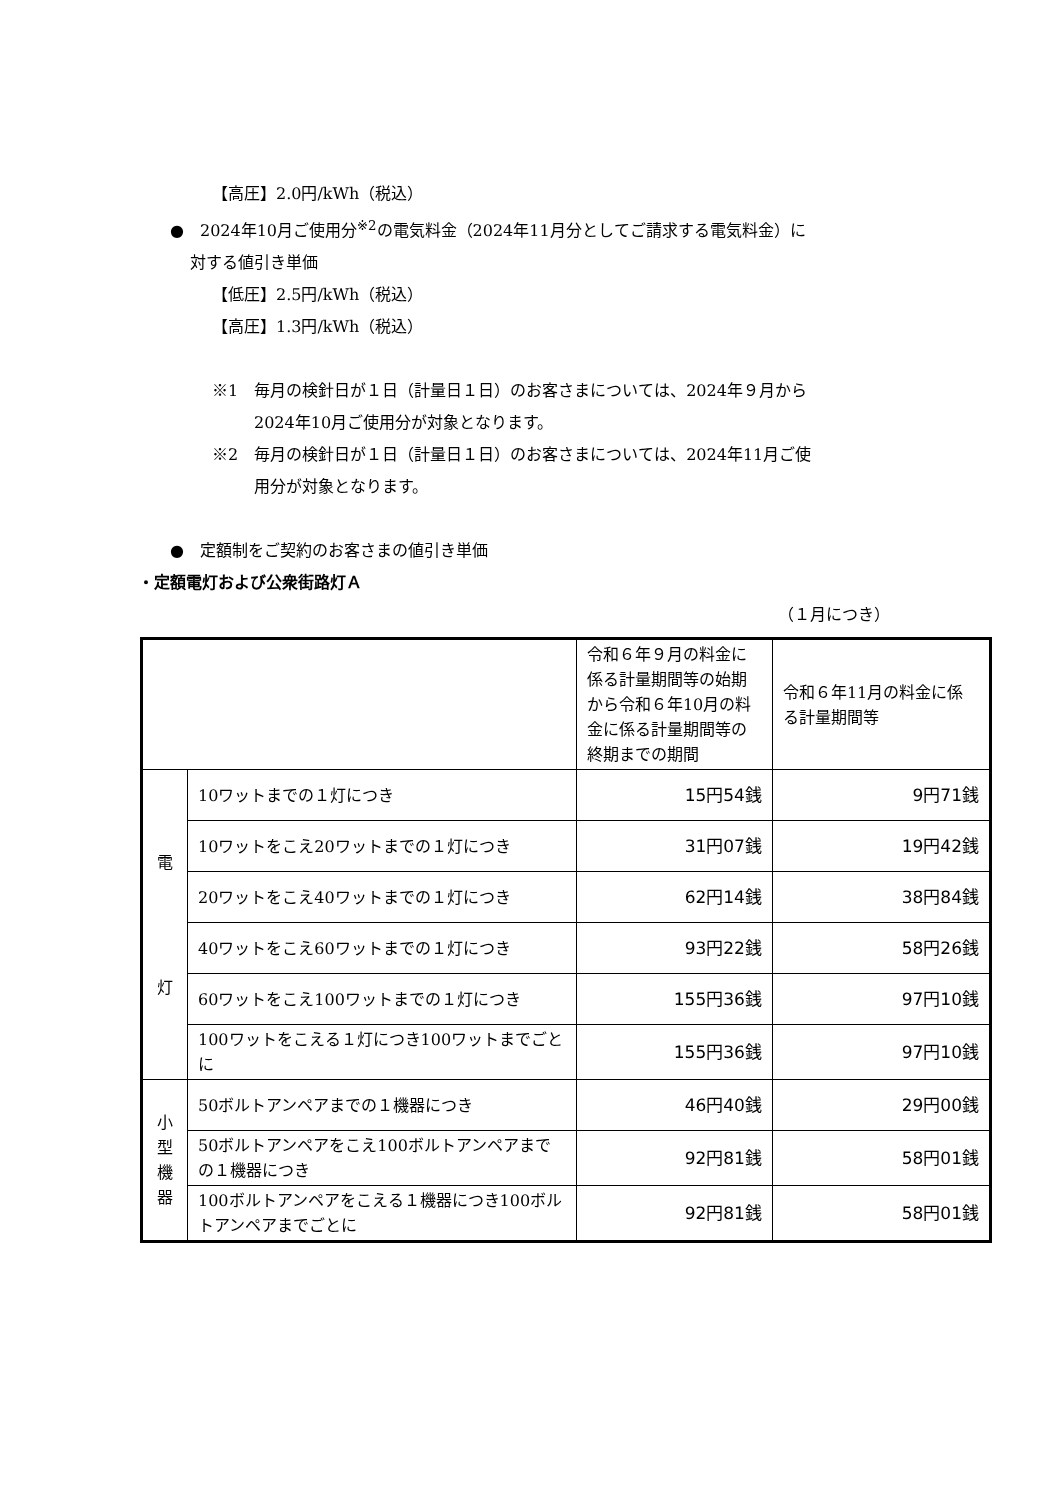【高圧】2.0円/kWh（税込）
●　2024年10月ご使用分<sup>※2</sup>の電気料金（2024年11月分としてご請求する電気料金）に
対する値引き単価
【低圧】2.5円/kWh（税込）
【高圧】1.3円/kWh（税込）
※1　毎月の検針日が１日（計量日１日）のお客さまについては、2024年９月から
2024年10月ご使用分が対象となります。
※2　毎月の検針日が１日（計量日１日）のお客さまについては、2024年11月ご使
用分が対象となります。
●　定額制をご契約のお客さまの値引き単価
・定額電灯および公衆街路灯Ａ
（１月につき）
| | | 令和６年９月の料金に係る計量期間等の始期から令和６年10月の料金に係る計量期間等の終期までの期間 | 令和６年11月の料金に係る計量期間等 |
| 電 灯 | 10ワットまでの１灯につき | 15円54銭 | 9円71銭 |
| | 10ワットをこえ20ワットまでの１灯につき | 31円07銭 | 19円42銭 |
| | 20ワットをこえ40ワットまでの１灯につき | 62円14銭 | 38円84銭 |
| | 40ワットをこえ60ワットまでの１灯につき | 93円22銭 | 58円26銭 |
| | 60ワットをこえ100ワットまでの１灯につき | 155円36銭 | 97円10銭 |
| | 100ワットをこえる１灯につき100ワットまでごとに | 155円36銭 | 97円10銭 |
| 小 型 機 器 | 50ボルトアンペアまでの１機器につき | 46円40銭 | 29円00銭 |
| | 50ボルトアンペアをこえ100ボルトアンペアまでの１機器につき | 92円81銭 | 58円01銭 |
| | 100ボルトアンペアをこえる１機器につき100ボルトアンペアまでごとに | 92円81銭 | 58円01銭 |